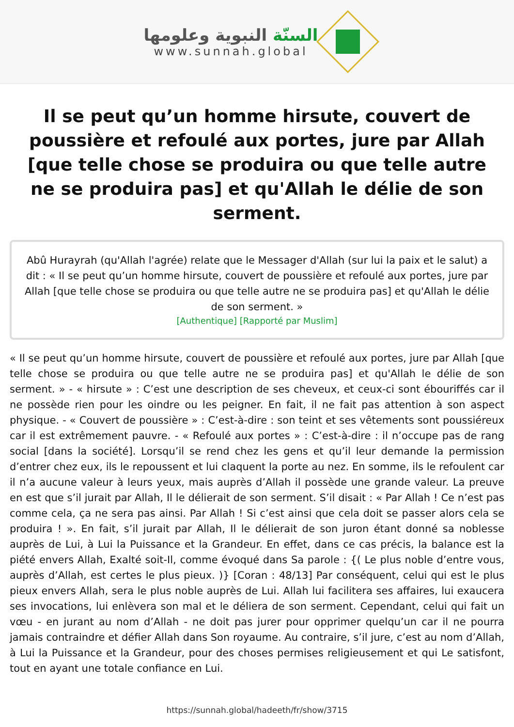السنّة النبوية وعلومها
www.sunnah.global
Il se peut qu’un homme hirsute, couvert de poussière et refoulé aux portes, jure par Allah [que telle chose se produira ou que telle autre ne se produira pas] et qu'Allah le délie de son serment.
Abû Hurayrah (qu'Allah l'agrée) relate que le Messager d'Allah (sur lui la paix et le salut) a dit : « Il se peut qu’un homme hirsute, couvert de poussière et refoulé aux portes, jure par Allah [que telle chose se produira ou que telle autre ne se produira pas] et qu'Allah le délie de son serment. »
[Authentique] [Rapporté par Muslim]
« Il se peut qu’un homme hirsute, couvert de poussière et refoulé aux portes, jure par Allah [que telle chose se produira ou que telle autre ne se produira pas] et qu'Allah le délie de son serment. » - « hirsute » : C’est une description de ses cheveux, et ceux-ci sont ébouriffés car il ne possède rien pour les oindre ou les peigner. En fait, il ne fait pas attention à son aspect physique. - « Couvert de poussière » : C’est-à-dire : son teint et ses vêtements sont poussiéreux car il est extrêmement pauvre. - « Refoulé aux portes » : C’est-à-dire : il n’occupe pas de rang social [dans la société]. Lorsqu’il se rend chez les gens et qu’il leur demande la permission d’entrer chez eux, ils le repoussent et lui claquent la porte au nez. En somme, ils le refoulent car il n’a aucune valeur à leurs yeux, mais auprès d’Allah il possède une grande valeur. La preuve en est que s’il jurait par Allah, Il le délierait de son serment. S’il disait : « Par Allah ! Ce n’est pas comme cela, ça ne sera pas ainsi. Par Allah ! Si c’est ainsi que cela doit se passer alors cela se produira ! ». En fait, s’il jurait par Allah, Il le délierait de son juron étant donné sa noblesse auprès de Lui, à Lui la Puissance et la Grandeur. En effet, dans ce cas précis, la balance est la piété envers Allah, Exalté soit-Il, comme évoqué dans Sa parole : {( Le plus noble d’entre vous, auprès d’Allah, est certes le plus pieux. )} [Coran : 48/13] Par conséquent, celui qui est le plus pieux envers Allah, sera le plus noble auprès de Lui. Allah lui facilitera ses affaires, lui exaucera ses invocations, lui enlèvera son mal et le déliera de son serment. Cependant, celui qui fait un vœu - en jurant au nom d’Allah - ne doit pas jurer pour opprimer quelqu’un car il ne pourra jamais contraindre et défier Allah dans Son royaume. Au contraire, s’il jure, c’est au nom d’Allah, à Lui la Puissance et la Grandeur, pour des choses permises religieusement et qui Le satisfont, tout en ayant une totale confiance en Lui.
https://sunnah.global/hadeeth/fr/show/3715